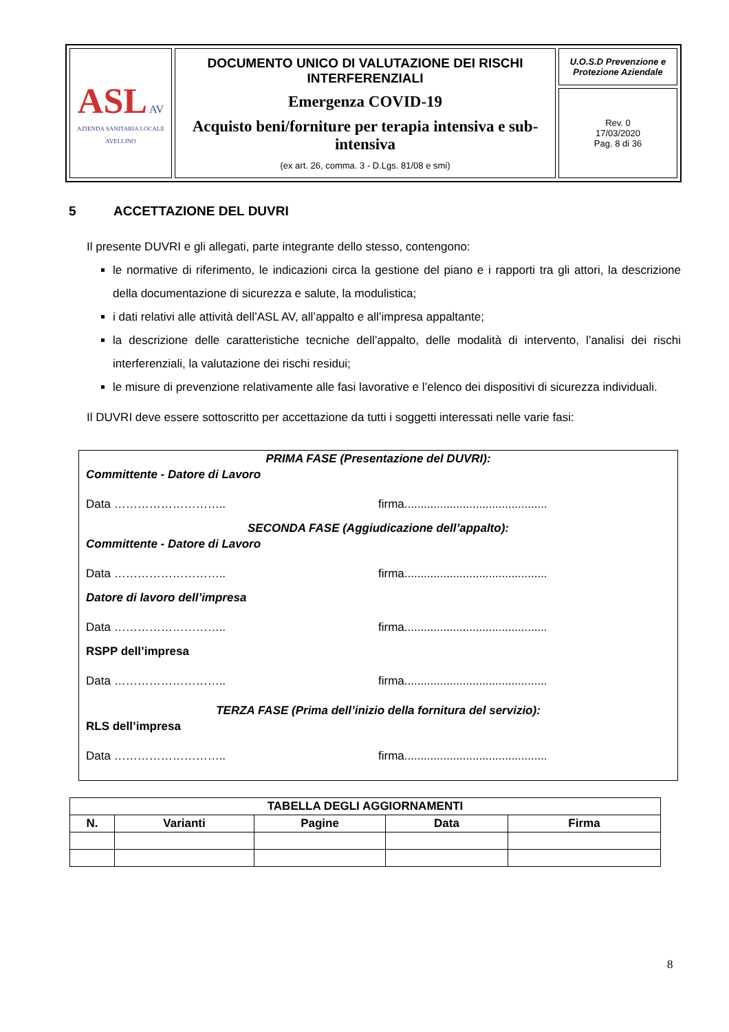| ASL AV AZIENDA SANITARIA LOCALE AVELLINO | DOCUMENTO UNICO DI VALUTAZIONE DEI RISCHI INTERFERENZIALI Emergenza COVID-19 Acquisto beni/forniture per terapia intensiva e sub-intensiva (ex art. 26, comma. 3 - D.Lgs. 81/08 e smi) | U.O.S.D Prevenzione e Protezione Aziendale |
| | | Rev. 0 17/03/2020 Pag. 8 di 36 |
5 ACCETTAZIONE DEL DUVRI
Il presente DUVRI e gli allegati, parte integrante dello stesso, contengono:
le normative di riferimento, le indicazioni circa la gestione del piano e i rapporti tra gli attori, la descrizione della documentazione di sicurezza e salute, la modulistica;
i dati relativi alle attività dell’ASL AV, all’appalto e all’impresa appaltante;
la descrizione delle caratteristiche tecniche dell’appalto, delle modalità di intervento, l’analisi dei rischi interferenziali, la valutazione dei rischi residui;
le misure di prevenzione relativamente alle fasi lavorative e l’elenco dei dispositivi di sicurezza individuali.
Il DUVRI deve essere sottoscritto per accettazione da tutti i soggetti interessati nelle varie fasi:
PRIMA FASE (Presentazione del DUVRI):
Committente - Datore di Lavoro
Data ……………………….. firma............................................
SECONDA FASE (Aggiudicazione dell’appalto):
Committente - Datore di Lavoro
Data ……………………….. firma............................................
Datore di lavoro dell’impresa
Data ……………………….. firma............................................
RSPP dell’impresa
Data ……………………….. firma............................................
TERZA FASE (Prima dell’inizio della fornitura del servizio):
RLS dell’impresa
Data ……………………….. firma............................................
| TABELLA DEGLI AGGIORNAMENTI | | | | |
| --- | --- | --- | --- | --- |
| N. | Varianti | Pagine | Data | Firma |
8